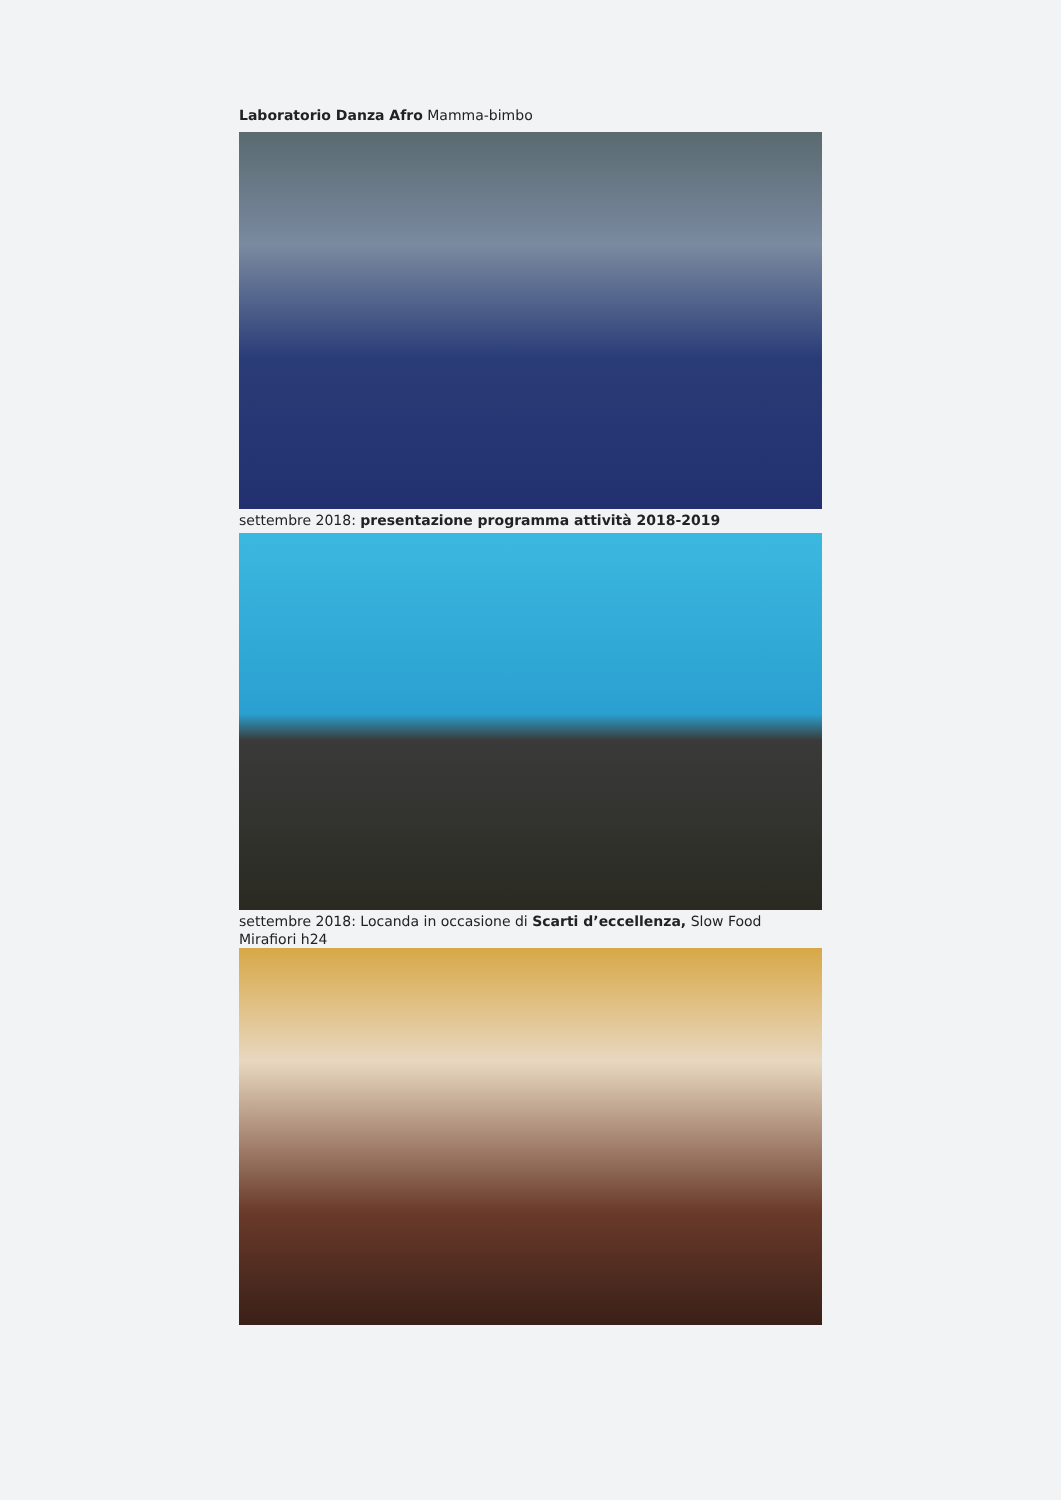Laboratorio Danza Afro Mamma-bimbo
settembre 2018: presentazione programma attività 2018-2019
settembre 2018: Locanda in occasione di Scarti d’eccellenza, Slow Food Mirafiori h24